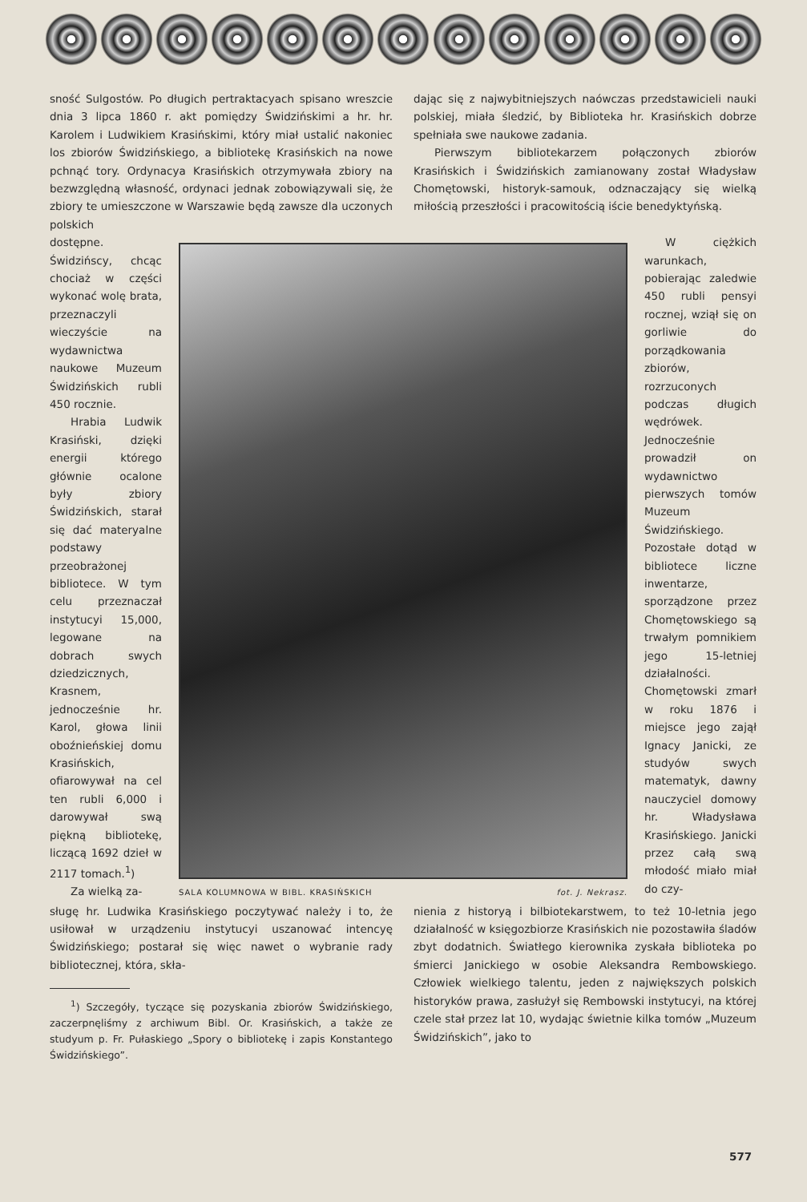sność Sulgostów. Po długich pertraktacyach spisano wreszcie dnia 3 lipca 1860 r. akt pomiędzy Świdzińskimi a hr. hr. Karolem i Ludwikiem Krasińskimi, który miał ustalić nakoniec los zbiorów Świdzińskiego, a bibliotekę Krasińskich na nowe pchnąć tory. Ordynacya Krasińskich otrzymywała zbiory na bezwzględną własność, ordynaci jednak zobowiązywali się, że zbiory te umieszczone w Warszawie będą zawsze dla uczonych polskich
dając się z najwybitniejszych naówczas przedstawicieli nauki polskiej, miała śledzić, by Biblioteka hr. Krasińskich dobrze spełniała swe naukowe zadania.
Pierwszym bibliotekarzem połączonych zbiorów Krasińskich i Świdzińskich zamianowany został Władysław Chomętowski, historyk-samouk, odznaczający się wielką miłością przeszłości i pracowitością iście benedyktyńską.
dostępne. Świdzińscy, chcąc chociaż w części wykonać wolę brata, przeznaczyli wieczyście na wydawnictwa naukowe Muzeum Świdzińskich rubli 450 rocznie.
Hrabia Ludwik Krasiński, dzięki energii którego głównie ocalone były zbiory Świdzińskich, starał się dać materyalne podstawy przeobrażonej bibliotece. W tym celu przeznaczał instytucyi 15,000, legowane na dobrach swych dziedzicznych, Krasnem, jednocześnie hr. Karol, głowa linii oboźnieńskiej domu Krasińskich, ofiarowywał na cel ten rubli 6,000 i darowywał swą piękną bibliotekę, liczącą 1692 dzieł w 2117 tomach.<sup>1</sup>)
Za wielką za-
SALA KOLUMNOWA W BIBL. KRASIŃSKICH fot. J. Nekrasz.
W ciężkich warunkach, pobierając zaledwie 450 rubli pensyi rocznej, wziął się on gorliwie do porządkowania zbiorów, rozrzuconych podczas długich wędrówek. Jednocześnie prowadził on wydawnictwo pierwszych tomów Muzeum Świdzińskiego. Pozostałe dotąd w bibliotece liczne inwentarze, sporządzone przez Chomętowskiego są trwałym pomnikiem jego 15-letniej działalności. Chomętowski zmarł w roku 1876 i miejsce jego zajął Ignacy Janicki, ze studyów swych matematyk, dawny nauczyciel domowy hr. Władysława Krasińskiego. Janicki przez całą swą młodość miało miał do czy-
sługę hr. Ludwika Krasińskiego poczytywać należy i to, że usiłował w urządzeniu instytucyi uszanować intencyę Świdzińskiego; postarał się więc nawet o wybranie rady bibliotecznej, która, skła-
<sup>1</sup>) Szczegóły, tyczące się pozyskania zbiorów Świdzińskiego, zaczerpnęliśmy z archiwum Bibl. Or. Krasińskich, a także ze studyum p. Fr. Pułaskiego „Spory o bibliotekę i zapis Konstantego Świdzińskiego”.
nienia z historyą i bilbiotekarstwem, to też 10-letnia jego działalność w księgozbiorze Krasińskich nie pozostawiła śladów zbyt dodatnich. Światłego kierownika zyskała biblioteka po śmierci Janickiego w osobie Aleksandra Rembowskiego. Człowiek wielkiego talentu, jeden z największych polskich historyków prawa, zasłużył się Rembowski instytucyi, na której czele stał przez lat 10, wydając świetnie kilka tomów „Muzeum Świdzińskich”, jako to
577